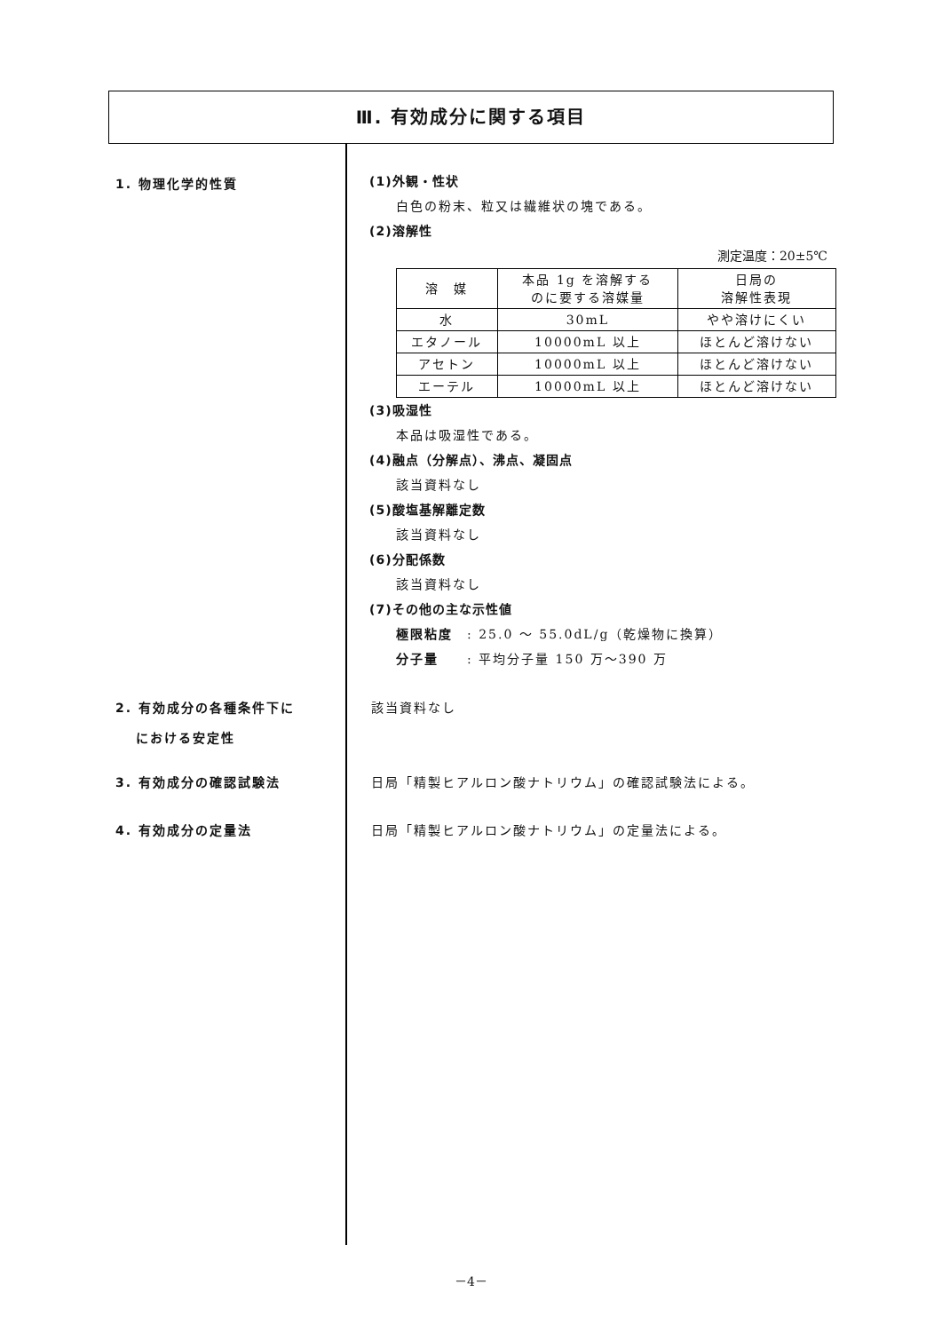Ⅲ. 有効成分に関する項目
1. 物理化学的性質
(1)外観・性状
白色の粉末、粒又は繊維状の塊である。
(2)溶解性
測定温度：20±5℃
| 溶 媒 | 本品 1g を溶解する のに要する溶媒量 | 日局の 溶解性表現 |
| 水 | 30mL | やや溶けにくい |
| エタノール | 10000mL 以上 | ほとんど溶けない |
| アセトン | 10000mL 以上 | ほとんど溶けない |
| エーテル | 10000mL 以上 | ほとんど溶けない |
(3)吸湿性
本品は吸湿性である。
(4)融点（分解点）、沸点、凝固点
該当資料なし
(5)酸塩基解離定数
該当資料なし
(6)分配係数
該当資料なし
(7)その他の主な示性値
極限粘度　: 25.0 ～ 55.0dL/g（乾燥物に換算）
分子量　　: 平均分子量 150 万～390 万
2. 有効成分の各種条件下に
　 における安定性
該当資料なし
3. 有効成分の確認試験法 日局「精製ヒアルロン酸ナトリウム」の確認試験法による。
4. 有効成分の定量法 日局「精製ヒアルロン酸ナトリウム」の定量法による。
－4－